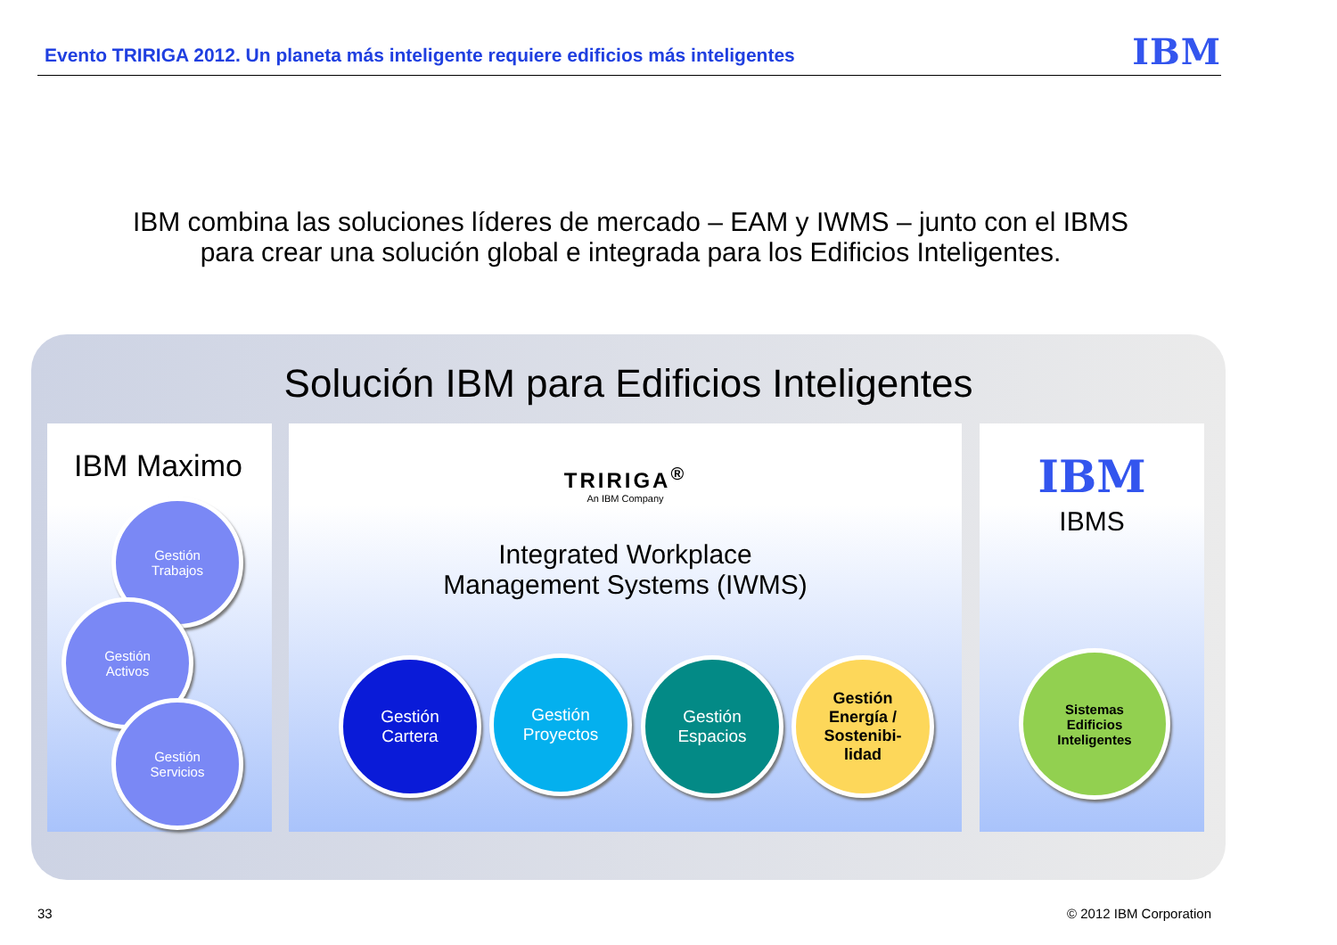Evento TRIRIGA 2012. Un planeta más inteligente requiere edificios más inteligentes
IBM
IBM combina las soluciones líderes de mercado – EAM y IWMS – junto con el IBMS
para crear una solución global e integrada para los Edificios Inteligentes.
Solución IBM para Edificios Inteligentes
IBM Maximo
Gestión
Trabajos
Gestión
Activos
Gestión
Servicios
TRIRIGA<sup>®</sup>
An IBM Company
Integrated Workplace
Management Systems (IWMS)
Gestión
Cartera
Gestión
Proyectos
Gestión
Espacios
Gestión
Energía /
Sostenibi-
lidad
IBM
IBMS
Sistemas
Edificios
Inteligentes
33 © 2012 IBM Corporation